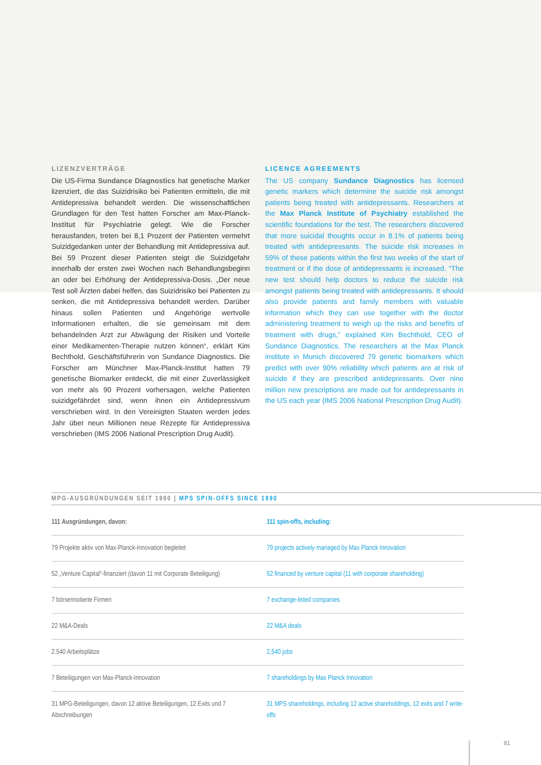LIZENZVERTRÄGE
Die US-Firma Sundance Diagnostics hat genetische Marker lizenziert, die das Suizidrisiko bei Patienten ermitteln, die mit Antidepressiva behandelt werden. Die wissenschaftlichen Grundlagen für den Test hatten Forscher am Max-Planck-Institut für Psychiatrie gelegt. Wie die Forscher herausfanden, treten bei 8,1 Prozent der Patienten vermehrt Suizidgedanken unter der Behandlung mit Antidepressiva auf. Bei 59 Prozent dieser Patienten steigt die Suizidgefahr innerhalb der ersten zwei Wochen nach Behandlungsbeginn an oder bei Erhöhung der Antidepressiva-Dosis. „Der neue Test soll Ärzten dabei helfen, das Suizidrisiko bei Patienten zu senken, die mit Antidepressiva behandelt werden. Darüber hinaus sollen Patienten und Angehörige wertvolle Informationen erhalten, die sie gemeinsam mit dem behandelnden Arzt zur Abwägung der Risiken und Vorteile einer Medikamenten-Therapie nutzen können“, erklärt Kim Bechthold, Geschäftsführerin von Sundance Diagnostics. Die Forscher am Münchner Max-Planck-Institut hatten 79 genetische Biomarker entdeckt, die mit einer Zuverlässigkeit von mehr als 90 Prozent vorhersagen, welche Patienten suizidgefährdet sind, wenn ihnen ein Antidepressivum verschrieben wird. In den Vereinigten Staaten werden jedes Jahr über neun Millionen neue Rezepte für Antidepressiva verschrieben (IMS 2006 National Prescription Drug Audit).
LICENCE AGREEMENTS
The US company Sundance Diagnostics has licensed genetic markers which determine the suicide risk amongst patients being treated with antidepressants. Researchers at the Max Planck Institute of Psychiatry established the scientific foundations for the test. The researchers discovered that more suicidal thoughts occur in 8.1% of patients being treated with antidepressants. The suicide risk increases in 59% of these patients within the first two weeks of the start of treatment or if the dose of antidepressants is increased. “The new test should help doctors to reduce the suicide risk amongst patients being treated with antidepressants. It should also provide patients and family members with valuable information which they can use together with the doctor administering treatment to weigh up the risks and benefits of treatment with drugs,” explained Kim Bechthold, CEO of Sundance Diagnostics. The researchers at the Max Planck institute in Munich discovered 79 genetic biomarkers which predict with over 90% reliability which patients are at risk of suicide if they are prescribed antidepressants. Over nine million new prescriptions are made out for antidepressants in the US each year (IMS 2006 National Prescription Drug Audit).
MPG-AUSGRÜNDUNGEN SEIT 1990 | MPS SPIN-OFFS SINCE 1990
| 111 Ausgründungen, davon: | 111 spin-offs, including: |
| 79 Projekte aktiv von Max-Planck-Innovation begleitet | 79 projects actively managed by Max Planck Innovation |
| 52 „Venture Capital“-finanziert (davon 11 mit Corporate Beteiligung) | 52 financed by venture capital (11 with corporate shareholding) |
| 7 börsennotierte Firmen | 7 exchange-listed companies |
| 22 M&A-Deals | 22 M&A deals |
| 2.540 Arbeitsplätze | 2,540 jobs |
| 7 Beteiligungen von Max-Planck-Innovation | 7 shareholdings by Max Planck Innovation |
| 31 MPG-Beteiligungen, davon 12 aktive Beteiligungen, 12 Exits und 7 Abschreibungen | 31 MPS shareholdings, including 12 active shareholdings, 12 exits and 7 write-offs |
81